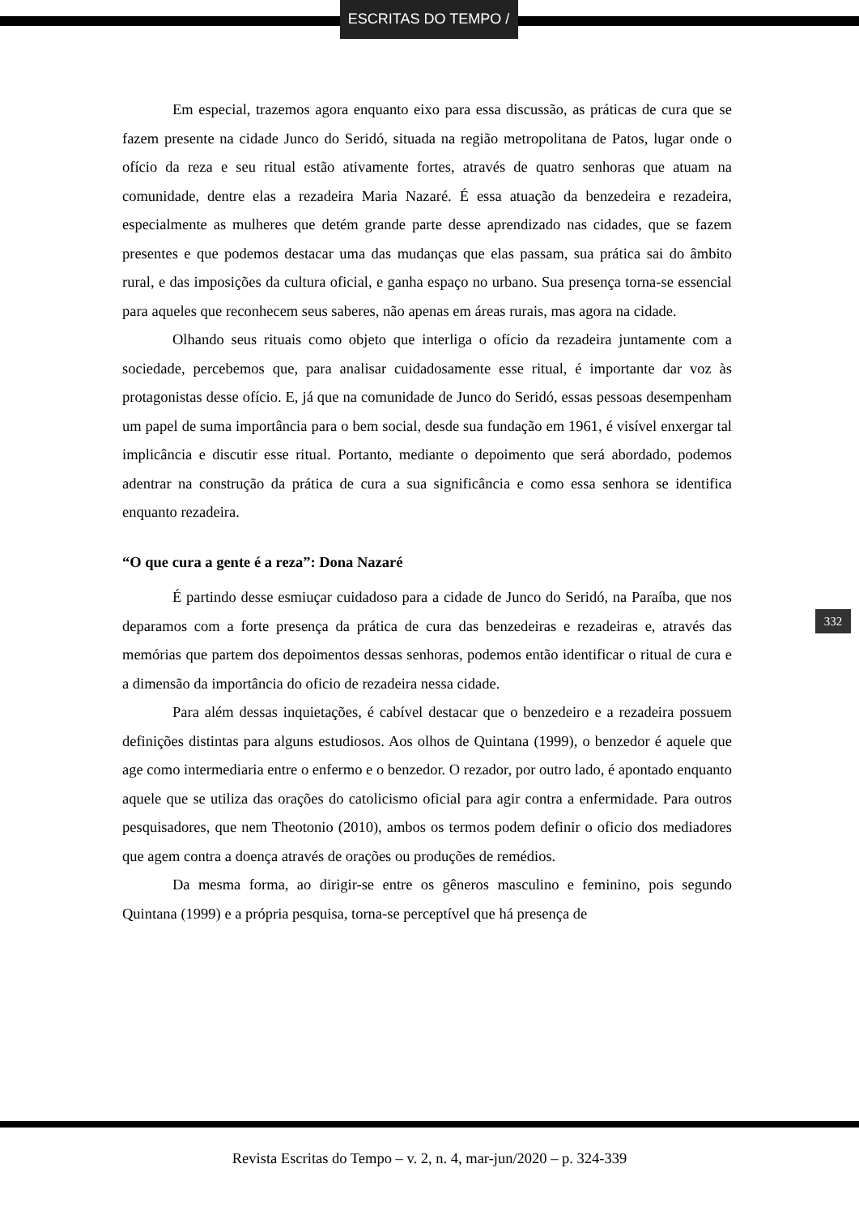ESCRITAS DO TEMPO /
Em especial, trazemos agora enquanto eixo para essa discussão, as práticas de cura que se fazem presente na cidade Junco do Seridó, situada na região metropolitana de Patos, lugar onde o ofício da reza e seu ritual estão ativamente fortes, através de quatro senhoras que atuam na comunidade, dentre elas a rezadeira Maria Nazaré. É essa atuação da benzedeira e rezadeira, especialmente as mulheres que detém grande parte desse aprendizado nas cidades, que se fazem presentes e que podemos destacar uma das mudanças que elas passam, sua prática sai do âmbito rural, e das imposições da cultura oficial, e ganha espaço no urbano. Sua presença torna-se essencial para aqueles que reconhecem seus saberes, não apenas em áreas rurais, mas agora na cidade.
Olhando seus rituais como objeto que interliga o ofício da rezadeira juntamente com a sociedade, percebemos que, para analisar cuidadosamente esse ritual, é importante dar voz às protagonistas desse ofício. E, já que na comunidade de Junco do Seridó, essas pessoas desempenham um papel de suma importância para o bem social, desde sua fundação em 1961, é visível enxergar tal implicância e discutir esse ritual. Portanto, mediante o depoimento que será abordado, podemos adentrar na construção da prática de cura a sua significância e como essa senhora se identifica enquanto rezadeira.
“O que cura a gente é a reza”: Dona Nazaré
É partindo desse esmiuçar cuidadoso para a cidade de Junco do Seridó, na Paraíba, que nos deparamos com a forte presença da prática de cura das benzedeiras e rezadeiras e, através das memórias que partem dos depoimentos dessas senhoras, podemos então identificar o ritual de cura e a dimensão da importância do oficio de rezadeira nessa cidade.
Para além dessas inquietações, é cabível destacar que o benzedeiro e a rezadeira possuem definições distintas para alguns estudiosos. Aos olhos de Quintana (1999), o benzedor é aquele que age como intermediaria entre o enfermo e o benzedor. O rezador, por outro lado, é apontado enquanto aquele que se utiliza das orações do catolicismo oficial para agir contra a enfermidade. Para outros pesquisadores, que nem Theotonio (2010), ambos os termos podem definir o oficio dos mediadores que agem contra a doença através de orações ou produções de remédios.
Da mesma forma, ao dirigir-se entre os gêneros masculino e feminino, pois segundo Quintana (1999) e a própria pesquisa, torna-se perceptível que há presença de
332
Revista Escritas do Tempo – v. 2, n. 4, mar-jun/2020 – p. 324-339